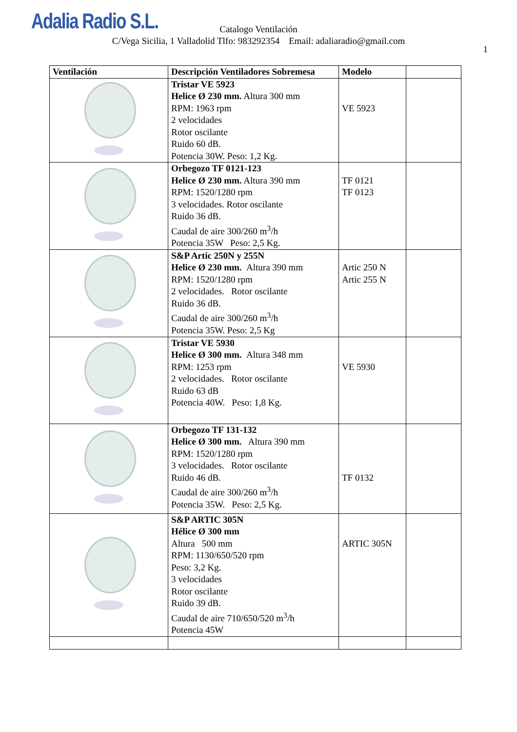Adalia Radio S.L.
Catalogo Ventilación
C/Vega Sicilia, 1 Valladolid Tlfo: 983292354 Email: adaliaradio@gmail.com
1
| Ventilación | Descripción Ventiladores Sobremesa | Modelo | |
| --- | --- | --- | --- |
| | Tristar VE 5923 Helice Ø 230 mm. Altura 300 mm RPM: 1963 rpm 2 velocidades Rotor oscilante Ruido 60 dB. Potencia 30W. Peso: 1,2 Kg. | VE 5923 | |
| | Orbegozo TF 0121-123 Helice Ø 230 mm. Altura 390 mm RPM: 1520/1280 rpm 3 velocidades. Rotor oscilante Ruido 36 dB. Caudal de aire 300/260 m<sup>3</sup>/h Potencia 35W Peso: 2,5 Kg. | TF 0121 TF 0123 | |
| | S&P Artic 250N y 255N Helice Ø 230 mm. Altura 390 mm RPM: 1520/1280 rpm 2 velocidades. Rotor oscilante Ruido 36 dB. Caudal de aire 300/260 m<sup>3</sup>/h Potencia 35W. Peso: 2,5 Kg | Artic 250 N Artic 255 N | |
| | Tristar VE 5930 Helice Ø 300 mm. Altura 348 mm RPM: 1253 rpm 2 velocidades. Rotor oscilante Ruido 63 dB Potencia 40W. Peso: 1,8 Kg. | VE 5930 | |
| | Orbegozo TF 131-132 Helice Ø 300 mm. Altura 390 mm RPM: 1520/1280 rpm 3 velocidades. Rotor oscilante Ruido 46 dB. Caudal de aire 300/260 m<sup>3</sup>/h Potencia 35W. Peso: 2,5 Kg. | TF 0132 | |
| | S&P ARTIC 305N Hélice Ø 300 mm Altura 500 mm RPM: 1130/650/520 rpm Peso: 3,2 Kg. 3 velocidades Rotor oscilante Ruido 39 dB. Caudal de aire 710/650/520 m<sup>3</sup>/h Potencia 45W | ARTIC 305N | |